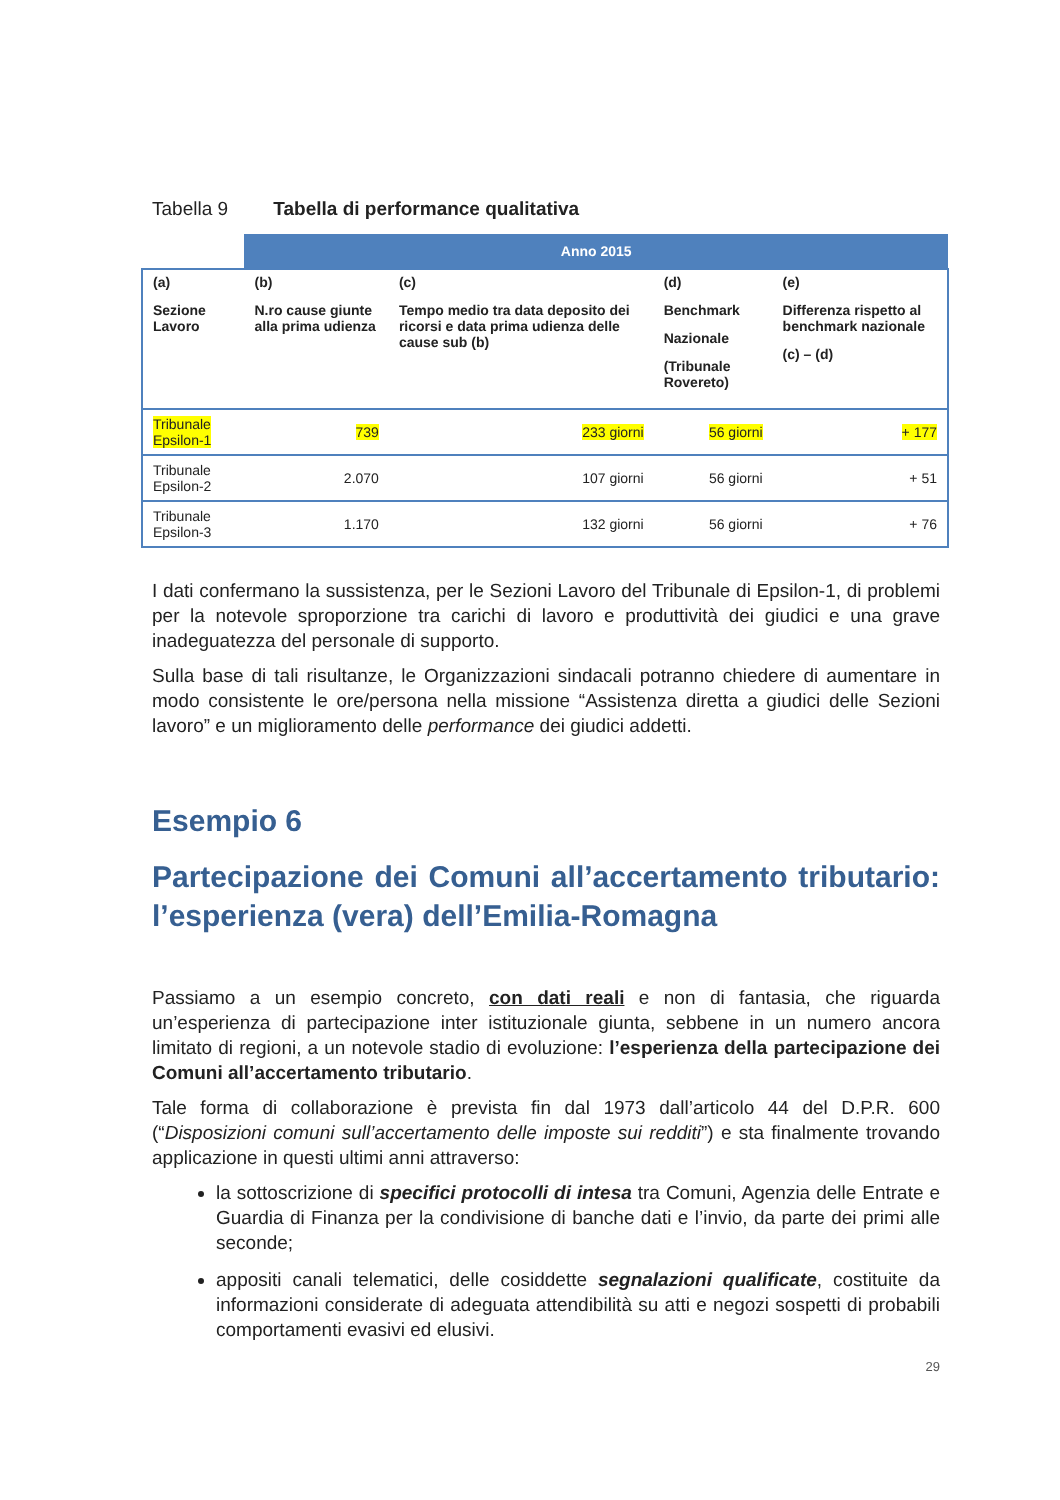Tabella 9 Tabella di performance qualitativa
| | Anno 2015 | | | |
| (a) Sezione Lavoro | (b) N.ro cause giunte alla prima udienza | (c) Tempo medio tra data deposito dei ricorsi e data prima udienza delle cause sub (b) | (d) Benchmark Nazionale (Tribunale Rovereto) | (e) Differenza rispetto al benchmark nazionale (c) – (d) |
| Tribunale Epsilon-1 | 739 | 233 giorni | 56 giorni | + 177 |
| Tribunale Epsilon-2 | 2.070 | 107 giorni | 56 giorni | + 51 |
| Tribunale Epsilon-3 | 1.170 | 132 giorni | 56 giorni | + 76 |
I dati confermano la sussistenza, per le Sezioni Lavoro del Tribunale di Epsilon-1, di problemi per la notevole sproporzione tra carichi di lavoro e produttività dei giudici e una grave inadeguatezza del personale di supporto.
Sulla base di tali risultanze, le Organizzazioni sindacali potranno chiedere di aumentare in modo consistente le ore/persona nella missione “Assistenza diretta a giudici delle Sezioni lavoro” e un miglioramento delle performance dei giudici addetti.
Esempio 6
Partecipazione dei Comuni all’accertamento tributario: l’esperienza (vera) dell’Emilia-Romagna
Passiamo a un esempio concreto, con dati reali e non di fantasia, che riguarda un’esperienza di partecipazione inter istituzionale giunta, sebbene in un numero ancora limitato di regioni, a un notevole stadio di evoluzione: l’esperienza della partecipazione dei Comuni all’accertamento tributario.
Tale forma di collaborazione è prevista fin dal 1973 dall’articolo 44 del D.P.R. 600 (“Disposizioni comuni sull’accertamento delle imposte sui redditi”) e sta finalmente trovando applicazione in questi ultimi anni attraverso:
la sottoscrizione di specifici protocolli di intesa tra Comuni, Agenzia delle Entrate e Guardia di Finanza per la condivisione di banche dati e l’invio, da parte dei primi alle seconde;
appositi canali telematici, delle cosiddette segnalazioni qualificate, costituite da informazioni considerate di adeguata attendibilità su atti e negozi sospetti di probabili comportamenti evasivi ed elusivi.
29